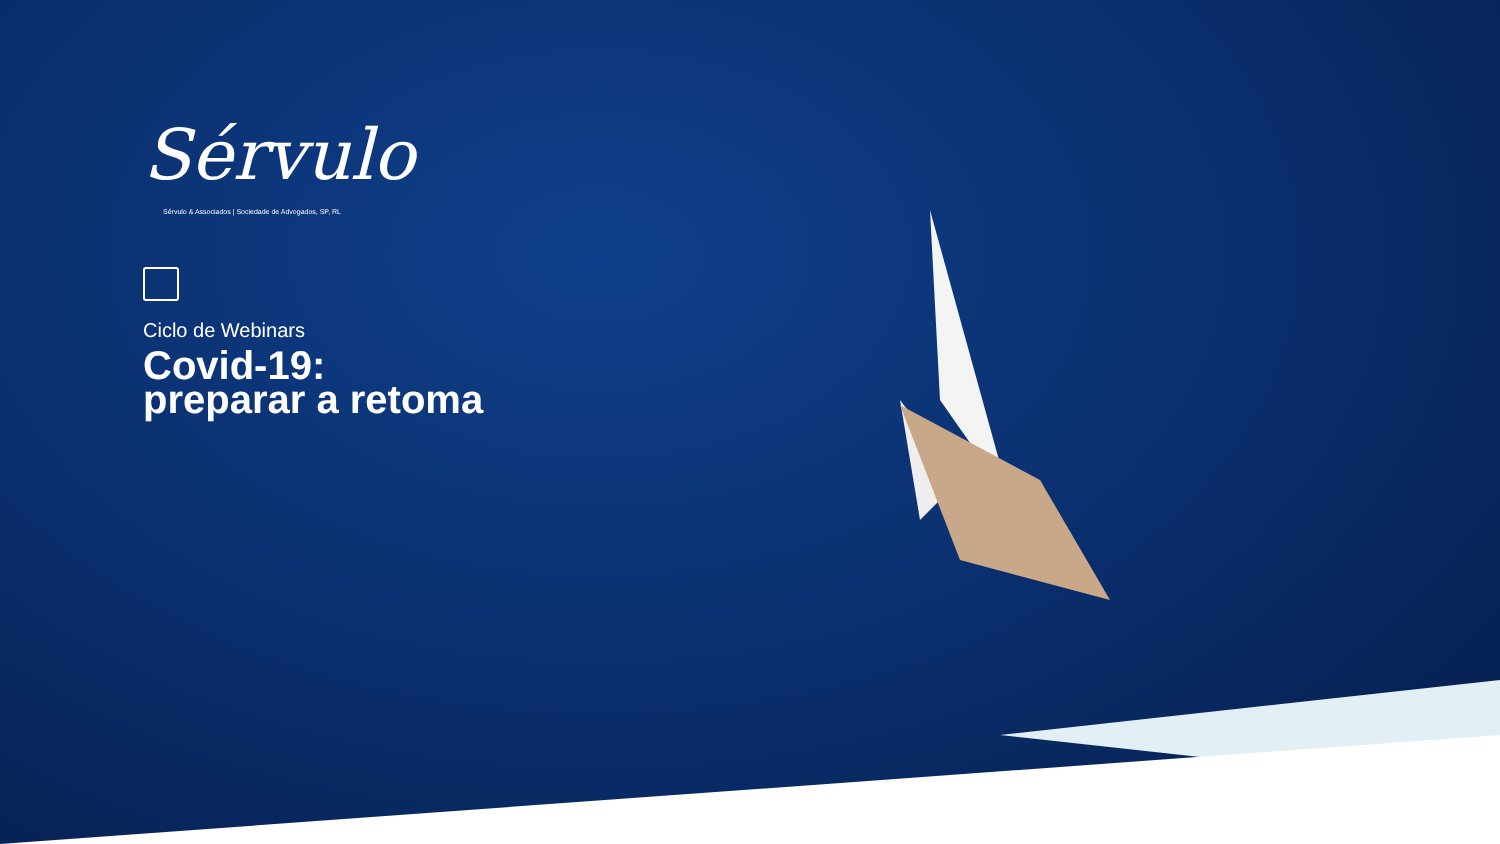Sérvulo
Sérvulo & Associados | Sociedade de Advogados, SP, RL
Ciclo de Webinars
Covid-19:
preparar a retoma